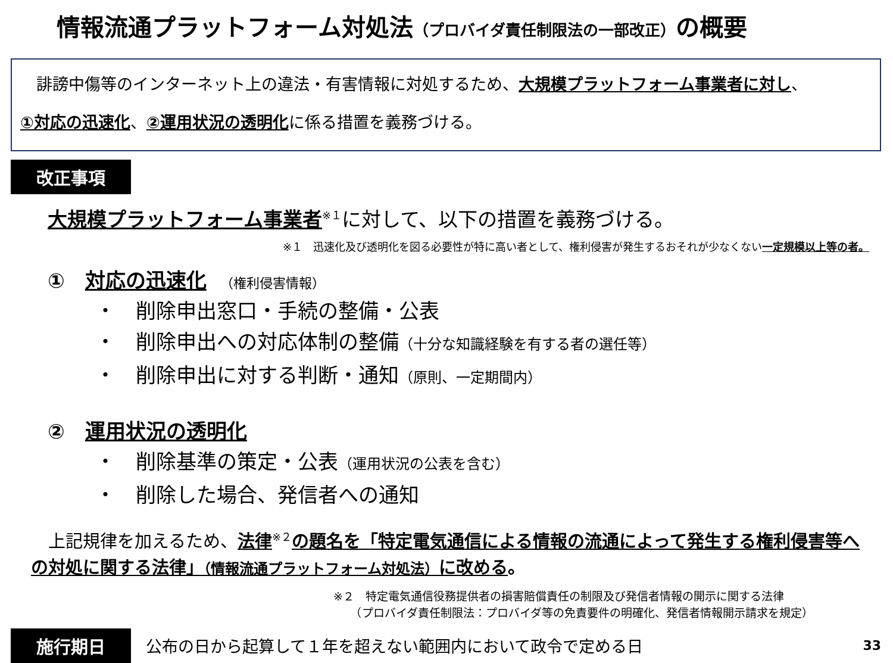情報流通プラットフォーム対処法（プロバイダ責任制限法の一部改正）の概要
　誹謗中傷等のインターネット上の違法・有害情報に対処するため、大規模プラットフォーム事業者に対し、
①対応の迅速化、②運用状況の透明化に係る措置を義務づける。
改正事項
大規模プラットフォーム事業者<sup>※１</sup>に対して、以下の措置を義務づける。
※１　迅速化及び透明化を図る必要性が特に高い者として、権利侵害が発生するおそれが少なくない一定規模以上等の者。
①　対応の迅速化　（権利侵害情報）
・　削除申出窓口・手続の整備・公表
・　削除申出への対応体制の整備（十分な知識経験を有する者の選任等）
・　削除申出に対する判断・通知（原則、一定期間内）
②　運用状況の透明化
・　削除基準の策定・公表（運用状況の公表を含む）
・　削除した場合、発信者への通知
　上記規律を加えるため、法律<sup>※２</sup>の題名を「特定電気通信による情報の流通によって発生する権利侵害等への対処に関する法律」（情報流通プラットフォーム対処法）に改める。
※２　特定電気通信役務提供者の損害賠償責任の制限及び発信者情報の開示に関する法律
　　（プロバイダ責任制限法：プロバイダ等の免責要件の明確化、発信者情報開示請求を規定）
施行期日 公布の日から起算して１年を超えない範囲内において政令で定める日 33